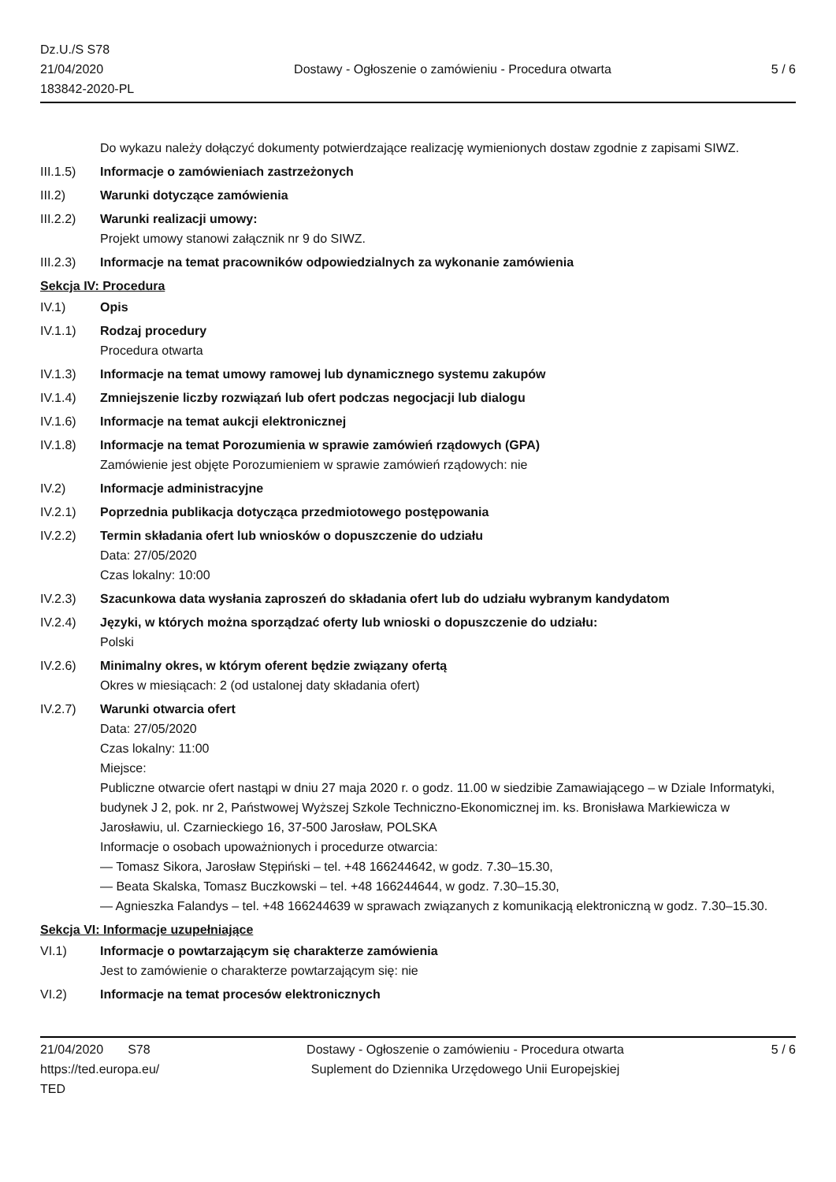Dz.U./S S78
21/04/2020
183842-2020-PL
Dostawy - Ogłoszenie o zamówieniu - Procedura otwarta
5 / 6
Do wykazu należy dołączyć dokumenty potwierdzające realizację wymienionych dostaw zgodnie z zapisami SIWZ.
III.1.5)
Informacje o zamówieniach zastrzeżonych
III.2) Warunki dotyczące zamówienia
III.2.2)
Warunki realizacji umowy:
Projekt umowy stanowi załącznik nr 9 do SIWZ.
III.2.3)
Informacje na temat pracowników odpowiedzialnych za wykonanie zamówienia
Sekcja IV: Procedura
IV.1) Opis
IV.1.1) Rodzaj procedury
Procedura otwarta
IV.1.3) Informacje na temat umowy ramowej lub dynamicznego systemu zakupów
IV.1.4) Zmniejszenie liczby rozwiązań lub ofert podczas negocjacji lub dialogu
IV.1.6) Informacje na temat aukcji elektronicznej
IV.1.8) Informacje na temat Porozumienia w sprawie zamówień rządowych (GPA)
Zamówienie jest objęte Porozumieniem w sprawie zamówień rządowych: nie
IV.2) Informacje administracyjne
IV.2.1) Poprzednia publikacja dotycząca przedmiotowego postępowania
IV.2.2) Termin składania ofert lub wniosków o dopuszczenie do udziału
Data: 27/05/2020
Czas lokalny: 10:00
IV.2.3) Szacunkowa data wysłania zaproszeń do składania ofert lub do udziału wybranym kandydatom
IV.2.4) Języki, w których można sporządzać oferty lub wnioski o dopuszczenie do udziału:
Polski
IV.2.6) Minimalny okres, w którym oferent będzie związany ofertą
Okres w miesiącach: 2 (od ustalonej daty składania ofert)
IV.2.7) Warunki otwarcia ofert
Data: 27/05/2020
Czas lokalny: 11:00
Miejsce:
Publiczne otwarcie ofert nastąpi w dniu 27 maja 2020 r. o godz. 11.00 w siedzibie Zamawiającego – w Dziale Informatyki, budynek J 2, pok. nr 2, Państwowej Wyższej Szkole Techniczno-Ekonomicznej im. ks. Bronisława Markiewicza w Jarosławiu, ul. Czarnieckiego 16, 37-500 Jarosław, POLSKA
Informacje o osobach upoważnionych i procedurze otwarcia:
— Tomasz Sikora, Jarosław Stępiński – tel. +48 166244642, w godz. 7.30–15.30,
— Beata Skalska, Tomasz Buczkowski – tel. +48 166244644, w godz. 7.30–15.30,
— Agnieszka Falandys – tel. +48 166244639 w sprawach związanych z komunikacją elektroniczną w godz. 7.30–15.30.
Sekcja VI: Informacje uzupełniające
VI.1) Informacje o powtarzającym się charakterze zamówienia
Jest to zamówienie o charakterze powtarzającym się: nie
VI.2) Informacje na temat procesów elektronicznych
21/04/2020 S78
https://ted.europa.eu/
TED
Dostawy - Ogłoszenie o zamówieniu - Procedura otwarta
Suplement do Dziennika Urzędowego Unii Europejskiej
5 / 6